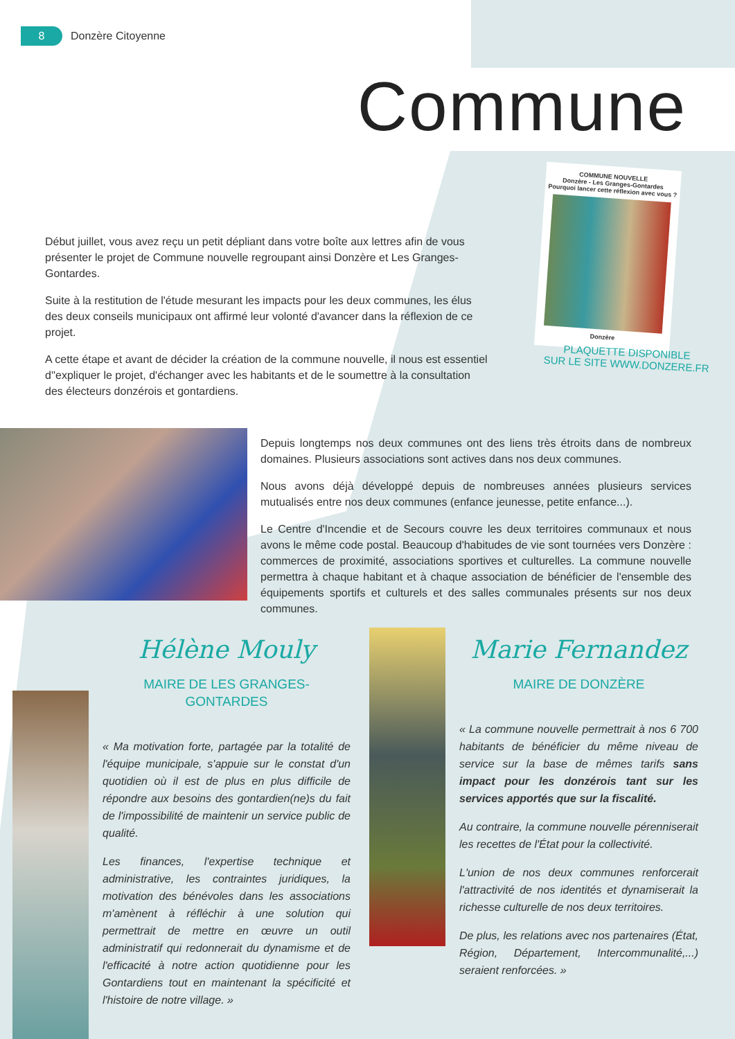8 Donzère Citoyenne
Commune
Début juillet, vous avez reçu un petit dépliant dans votre boîte aux lettres afin de vous présenter le projet de Commune nouvelle regroupant ainsi Donzère et Les Granges-Gontardes.
Suite à la restitution de l'étude mesurant les impacts pour les deux communes, les élus des deux conseils municipaux ont affirmé leur volonté d'avancer dans la réflexion de ce projet.
A cette étape et avant de décider la création de la commune nouvelle, il nous est essentiel d''expliquer le projet, d'échanger avec les habitants et de le soumettre à la consultation des électeurs donzérois et gontardiens.
COMMUNE NOUVELLE
Donzère - Les Granges-Gontardes
Pourquoi lancer cette réflexion avec vous ?
Donzère
PLAQUETTE DISPONIBLE
SUR LE SITE WWW.DONZERE.FR
Depuis longtemps nos deux communes ont des liens très étroits dans de nombreux domaines. Plusieurs associations sont actives dans nos deux communes.
Nous avons déjà développé depuis de nombreuses années plusieurs services mutualisés entre nos deux communes (enfance jeunesse, petite enfance...).
Le Centre d'Incendie et de Secours couvre les deux territoires communaux et nous avons le même code postal. Beaucoup d'habitudes de vie sont tournées vers Donzère : commerces de proximité, associations sportives et culturelles. La commune nouvelle permettra à chaque habitant et à chaque association de bénéficier de l'ensemble des équipements sportifs et culturels et des salles communales présents sur nos deux communes.
Hélène Mouly
MAIRE DE LES GRANGES-GONTARDES
« Ma motivation forte, partagée par la totalité de l'équipe municipale, s'appuie sur le constat d'un quotidien où il est de plus en plus difficile de répondre aux besoins des gontardien(ne)s du fait de l'impossibilité de maintenir un service public de qualité.
Les finances, l'expertise technique et administrative, les contraintes juridiques, la motivation des bénévoles dans les associations m'amènent à réfléchir à une solution qui permettrait de mettre en œuvre un outil administratif qui redonnerait du dynamisme et de l'efficacité à notre action quotidienne pour les Gontardiens tout en maintenant la spécificité et l'histoire de notre village. »
Marie Fernandez
MAIRE DE DONZÈRE
« La commune nouvelle permettrait à nos 6 700 habitants de bénéficier du même niveau de service sur la base de mêmes tarifs sans impact pour les donzérois tant sur les services apportés que sur la fiscalité.
Au contraire, la commune nouvelle pérenniserait les recettes de l'État pour la collectivité.
L'union de nos deux communes renforcerait l'attractivité de nos identités et dynamiserait la richesse culturelle de nos deux territoires.
De plus, les relations avec nos partenaires (État, Région, Département, Intercommunalité,...) seraient renforcées. »